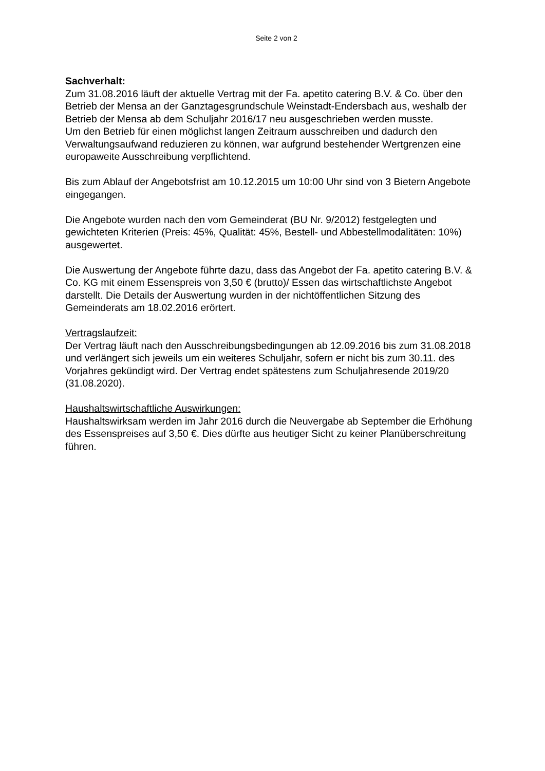Seite 2 von 2
Sachverhalt:
Zum 31.08.2016 läuft der aktuelle Vertrag mit der Fa. apetito catering B.V. & Co. über den Betrieb der Mensa an der Ganztagesgrundschule Weinstadt-Endersbach aus, weshalb der Betrieb der Mensa ab dem Schuljahr 2016/17 neu ausgeschrieben werden musste.
Um den Betrieb für einen möglichst langen Zeitraum ausschreiben und dadurch den Verwaltungsaufwand reduzieren zu können, war aufgrund bestehender Wertgrenzen eine europaweite Ausschreibung verpflichtend.
Bis zum Ablauf der Angebotsfrist am 10.12.2015 um 10:00 Uhr sind von 3 Bietern Angebote eingegangen.
Die Angebote wurden nach den vom Gemeinderat (BU Nr. 9/2012) festgelegten und gewichteten Kriterien (Preis: 45%, Qualität: 45%, Bestell- und Abbestellmodalitäten: 10%) ausgewertet.
Die Auswertung der Angebote führte dazu, dass das Angebot der Fa. apetito catering B.V. & Co. KG mit einem Essenspreis von 3,50 € (brutto)/ Essen das wirtschaftlichste Angebot darstellt. Die Details der Auswertung wurden in der nichtöffentlichen Sitzung des Gemeinderats am 18.02.2016 erörtert.
Vertragslaufzeit:
Der Vertrag läuft nach den Ausschreibungsbedingungen ab 12.09.2016 bis zum 31.08.2018 und verlängert sich jeweils um ein weiteres Schuljahr, sofern er nicht bis zum 30.11. des Vorjahres gekündigt wird. Der Vertrag endet spätestens zum Schuljahresende 2019/20 (31.08.2020).
Haushaltswirtschaftliche Auswirkungen:
Haushaltswirksam werden im Jahr 2016 durch die Neuvergabe ab September die Erhöhung des Essenspreises auf 3,50 €. Dies dürfte aus heutiger Sicht zu keiner Planüberschreitung führen.